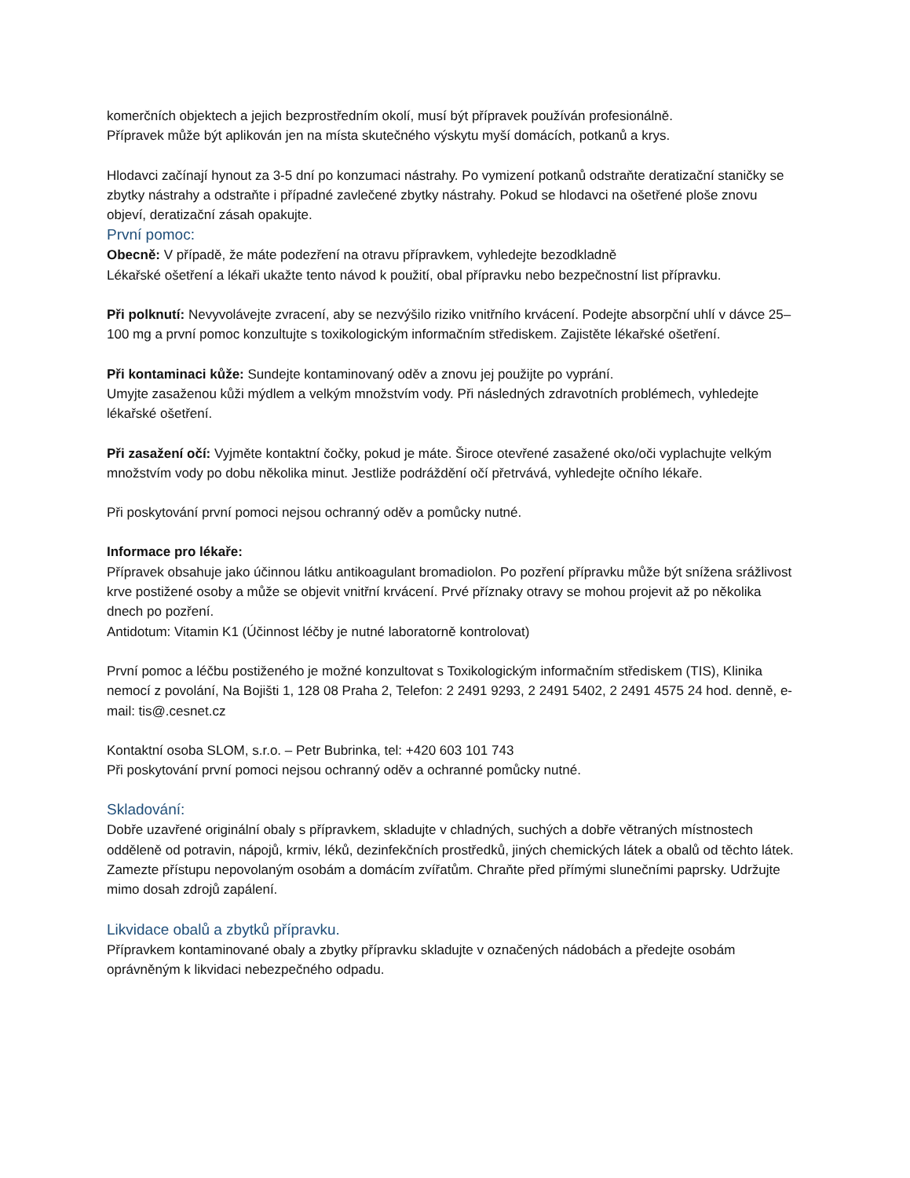komerčních objektech a jejich bezprostředním okolí, musí být přípravek používán profesionálně.
Přípravek může být aplikován jen na místa skutečného výskytu myší domácích, potkanů a krys.
Hlodavci začínají hynout za 3-5 dní po konzumaci nástrahy. Po vymizení potkanů odstraňte deratizační staničky se zbytky nástrahy a odstraňte i případné zavlečené zbytky nástrahy. Pokud se hlodavci na ošetřené ploše znovu objeví, deratizační zásah opakujte.
První pomoc:
Obecně: V případě, že máte podezření na otravu přípravkem, vyhledejte bezodkladně
Lékařské ošetření a lékaři ukažte tento návod k použití, obal přípravku nebo bezpečnostní list přípravku.
Při polknutí: Nevyvolávejte zvracení, aby se nezvýšilo riziko vnitřního krvácení. Podejte absorpční uhlí v dávce 25–100 mg a první pomoc konzultujte s toxikologickým informačním střediskem. Zajistěte lékařské ošetření.
Při kontaminaci kůže: Sundejte kontaminovaný oděv a znovu jej použijte po vyprání.
Umyjte zasaženou kůži mýdlem a velkým množstvím vody. Při následných zdravotních problémech, vyhledejte lékařské ošetření.
Při zasažení očí: Vyjměte kontaktní čočky, pokud je máte. Široce otevřené zasažené oko/oči vyplachujte velkým množstvím vody po dobu několika minut. Jestliže podráždění očí přetrvává, vyhledejte očního lékaře.
Při poskytování první pomoci nejsou ochranný oděv a pomůcky nutné.
Informace pro lékaře:
Přípravek obsahuje jako účinnou látku antikoagulant bromadiolon. Po pozření přípravku může být snížena srážlivost krve postižené osoby a může se objevit vnitřní krvácení. Prvé příznaky otravy se mohou projevit až po několika dnech po pozření.
Antidotum: Vitamin K1 (Účinnost léčby je nutné laboratorně kontrolovat)
První pomoc a léčbu postiženého je možné konzultovat s Toxikologickým informačním střediskem (TIS), Klinika nemocí z povolání, Na Bojišti 1, 128 08 Praha 2, Telefon: 2 2491 9293, 2 2491 5402, 2 2491 4575 24 hod. denně, e-mail: tis@.cesnet.cz
Kontaktní osoba SLOM, s.r.o. – Petr Bubrinka, tel: +420 603 101 743
Při poskytování první pomoci nejsou ochranný oděv a ochranné pomůcky nutné.
Skladování:
Dobře uzavřené originální obaly s přípravkem, skladujte v chladných, suchých a dobře větraných místnostech odděleně od potravin, nápojů, krmiv, léků, dezinfekčních prostředků, jiných chemických látek a obalů od těchto látek. Zamezte přístupu nepovolaným osobám a domácím zvířatům. Chraňte před přímými slunečními paprsky. Udržujte mimo dosah zdrojů zapálení.
Likvidace obalů a zbytků přípravku.
Přípravkem kontaminované obaly a zbytky přípravku skladujte v označených nádobách a předejte osobám oprávněným k likvidaci nebezpečného odpadu.